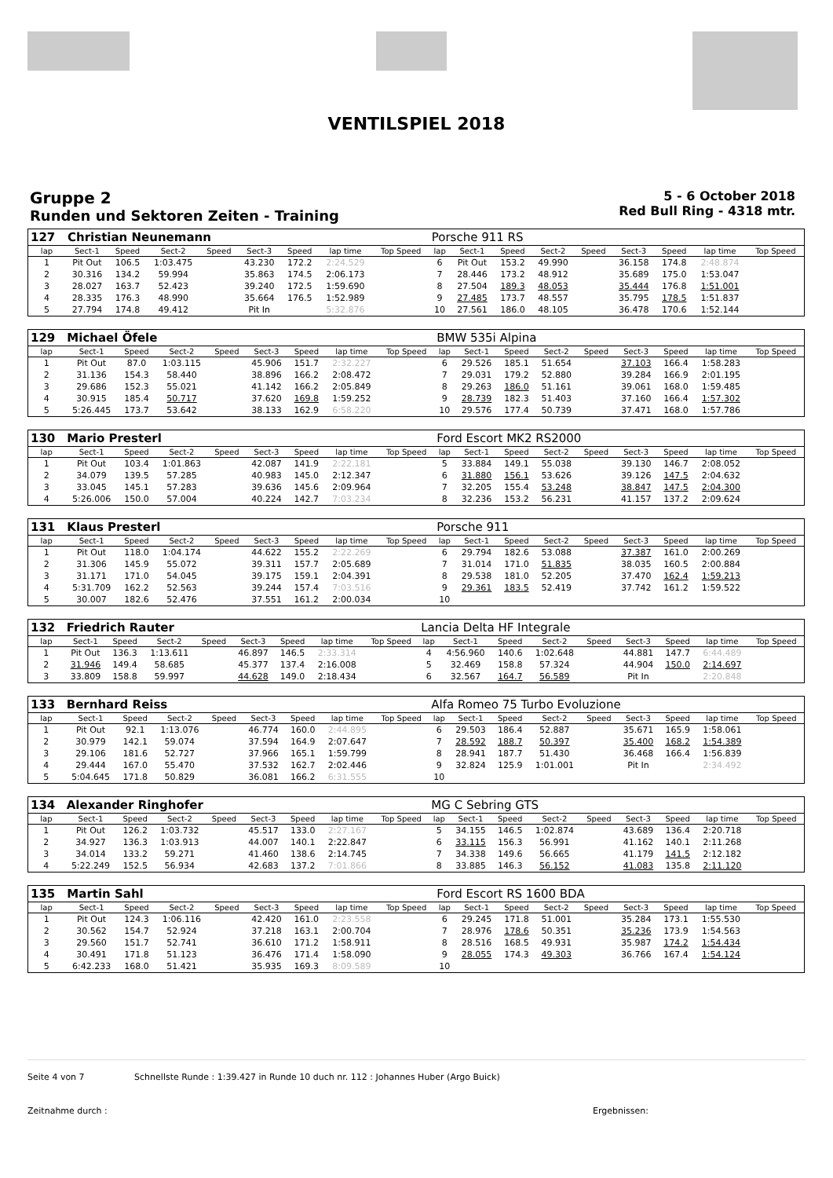VENTILSPIEL 2018
Gruppe 2
Runden und Sektoren Zeiten - Training
5 - 6 October 2018
Red Bull Ring - 4318 mtr.
| 127 | Christian Neunemann | | | | | | | | Porsche 911 RS | | | | | | | | |
| lap | Sect-1 | Speed | Sect-2 | Speed | Sect-3 | Speed | lap time | Top Speed | lap | Sect-1 | Speed | Sect-2 | Speed | Sect-3 | Speed | lap time | Top Speed |
| 1 | Pit Out | 106.5 | 1:03.475 | | 43.230 | 172.2 | 2:24.529 | | 6 | Pit Out | 153.2 | 49.990 | | 36.158 | 174.8 | 2:48.874 | |
| 2 | 30.316 | 134.2 | 59.994 | | 35.863 | 174.5 | 2:06.173 | | 7 | 28.446 | 173.2 | 48.912 | | 35.689 | 175.0 | 1:53.047 | |
| 3 | 28.027 | 163.7 | 52.423 | | 39.240 | 172.5 | 1:59.690 | | 8 | 27.504 | 189.3 | 48.053 | | 35.444 | 176.8 | 1:51.001 | |
| 4 | 28.335 | 176.3 | 48.990 | | 35.664 | 176.5 | 1:52.989 | | 9 | 27.485 | 173.7 | 48.557 | | 35.795 | 178.5 | 1:51.837 | |
| 5 | 27.794 | 174.8 | 49.412 | | Pit In | | 5:32.876 | | 10 | 27.561 | 186.0 | 48.105 | | 36.478 | 170.6 | 1:52.144 | |
| 129 | Michael Öfele | | | | | | | | BMW 535i Alpina | | | | | | | | |
| lap | Sect-1 | Speed | Sect-2 | Speed | Sect-3 | Speed | lap time | Top Speed | lap | Sect-1 | Speed | Sect-2 | Speed | Sect-3 | Speed | lap time | Top Speed |
| 1 | Pit Out | 87.0 | 1:03.115 | | 45.906 | 151.7 | 2:32.227 | | 6 | 29.526 | 185.1 | 51.654 | | 37.103 | 166.4 | 1:58.283 | |
| 2 | 31.136 | 154.3 | 58.440 | | 38.896 | 166.2 | 2:08.472 | | 7 | 29.031 | 179.2 | 52.880 | | 39.284 | 166.9 | 2:01.195 | |
| 3 | 29.686 | 152.3 | 55.021 | | 41.142 | 166.2 | 2:05.849 | | 8 | 29.263 | 186.0 | 51.161 | | 39.061 | 168.0 | 1:59.485 | |
| 4 | 30.915 | 185.4 | 50.717 | | 37.620 | 169.8 | 1:59.252 | | 9 | 28.739 | 182.3 | 51.403 | | 37.160 | 166.4 | 1:57.302 | |
| 5 | 5:26.445 | 173.7 | 53.642 | | 38.133 | 162.9 | 6:58.220 | | 10 | 29.576 | 177.4 | 50.739 | | 37.471 | 168.0 | 1:57.786 | |
| 130 | Mario Presterl | | | | | | | | Ford Escort MK2 RS2000 | | | | | | | | |
| lap | Sect-1 | Speed | Sect-2 | Speed | Sect-3 | Speed | lap time | Top Speed | lap | Sect-1 | Speed | Sect-2 | Speed | Sect-3 | Speed | lap time | Top Speed |
| 1 | Pit Out | 103.4 | 1:01.863 | | 42.087 | 141.9 | 2:22.181 | | 5 | 33.884 | 149.1 | 55.038 | | 39.130 | 146.7 | 2:08.052 | |
| 2 | 34.079 | 139.5 | 57.285 | | 40.983 | 145.0 | 2:12.347 | | 6 | 31.880 | 156.1 | 53.626 | | 39.126 | 147.5 | 2:04.632 | |
| 3 | 33.045 | 145.1 | 57.283 | | 39.636 | 145.6 | 2:09.964 | | 7 | 32.205 | 155.4 | 53.248 | | 38.847 | 147.5 | 2:04.300 | |
| 4 | 5:26.006 | 150.0 | 57.004 | | 40.224 | 142.7 | 7:03.234 | | 8 | 32.236 | 153.2 | 56.231 | | 41.157 | 137.2 | 2:09.624 | |
| 131 | Klaus Presterl | | | | | | | | Porsche 911 | | | | | | | | |
| lap | Sect-1 | Speed | Sect-2 | Speed | Sect-3 | Speed | lap time | Top Speed | lap | Sect-1 | Speed | Sect-2 | Speed | Sect-3 | Speed | lap time | Top Speed |
| 1 | Pit Out | 118.0 | 1:04.174 | | 44.622 | 155.2 | 2:22.269 | | 6 | 29.794 | 182.6 | 53.088 | | 37.387 | 161.0 | 2:00.269 | |
| 2 | 31.306 | 145.9 | 55.072 | | 39.311 | 157.7 | 2:05.689 | | 7 | 31.014 | 171.0 | 51.835 | | 38.035 | 160.5 | 2:00.884 | |
| 3 | 31.171 | 171.0 | 54.045 | | 39.175 | 159.1 | 2:04.391 | | 8 | 29.538 | 181.0 | 52.205 | | 37.470 | 162.4 | 1:59.213 | |
| 4 | 5:31.709 | 162.2 | 52.563 | | 39.244 | 157.4 | 7:03.516 | | 9 | 29.361 | 183.5 | 52.419 | | 37.742 | 161.2 | 1:59.522 | |
| 5 | 30.007 | 182.6 | 52.476 | | 37.551 | 161.2 | 2:00.034 | | 10 | | | | | | | | |
| 132 | Friedrich Rauter | | | | | | | | Lancia Delta HF Integrale | | | | | | | | |
| lap | Sect-1 | Speed | Sect-2 | Speed | Sect-3 | Speed | lap time | Top Speed | lap | Sect-1 | Speed | Sect-2 | Speed | Sect-3 | Speed | lap time | Top Speed |
| 1 | Pit Out | 136.3 | 1:13.611 | | 46.897 | 146.5 | 2:33.314 | | 4 | 4:56.960 | 140.6 | 1:02.648 | | 44.881 | 147.7 | 6:44.489 | |
| 2 | 31.946 | 149.4 | 58.685 | | 45.377 | 137.4 | 2:16.008 | | 5 | 32.469 | 158.8 | 57.324 | | 44.904 | 150.0 | 2:14.697 | |
| 3 | 33.809 | 158.8 | 59.997 | | 44.628 | 149.0 | 2:18.434 | | 6 | 32.567 | 164.7 | 56.589 | | Pit In | | 2:20.848 | |
| 133 | Bernhard Reiss | | | | | | | | Alfa Romeo 75 Turbo Evoluzione | | | | | | | | |
| lap | Sect-1 | Speed | Sect-2 | Speed | Sect-3 | Speed | lap time | Top Speed | lap | Sect-1 | Speed | Sect-2 | Speed | Sect-3 | Speed | lap time | Top Speed |
| 1 | Pit Out | 92.1 | 1:13.076 | | 46.774 | 160.0 | 2:44.895 | | 6 | 29.503 | 186.4 | 52.887 | | 35.671 | 165.9 | 1:58.061 | |
| 2 | 30.979 | 142.1 | 59.074 | | 37.594 | 164.9 | 2:07.647 | | 7 | 28.592 | 188.7 | 50.397 | | 35.400 | 168.2 | 1:54.389 | |
| 3 | 29.106 | 181.6 | 52.727 | | 37.966 | 165.1 | 1:59.799 | | 8 | 28.941 | 187.7 | 51.430 | | 36.468 | 166.4 | 1:56.839 | |
| 4 | 29.444 | 167.0 | 55.470 | | 37.532 | 162.7 | 2:02.446 | | 9 | 32.824 | 125.9 | 1:01.001 | | Pit In | | 2:34.492 | |
| 5 | 5:04.645 | 171.8 | 50.829 | | 36.081 | 166.2 | 6:31.555 | | 10 | | | | | | | | |
| 134 | Alexander Ringhofer | | | | | | | | MG C Sebring GTS | | | | | | | | |
| lap | Sect-1 | Speed | Sect-2 | Speed | Sect-3 | Speed | lap time | Top Speed | lap | Sect-1 | Speed | Sect-2 | Speed | Sect-3 | Speed | lap time | Top Speed |
| 1 | Pit Out | 126.2 | 1:03.732 | | 45.517 | 133.0 | 2:27.167 | | 5 | 34.155 | 146.5 | 1:02.874 | | 43.689 | 136.4 | 2:20.718 | |
| 2 | 34.927 | 136.3 | 1:03.913 | | 44.007 | 140.1 | 2:22.847 | | 6 | 33.115 | 156.3 | 56.991 | | 41.162 | 140.1 | 2:11.268 | |
| 3 | 34.014 | 133.2 | 59.271 | | 41.460 | 138.6 | 2:14.745 | | 7 | 34.338 | 149.6 | 56.665 | | 41.179 | 141.5 | 2:12.182 | |
| 4 | 5:22.249 | 152.5 | 56.934 | | 42.683 | 137.2 | 7:01.866 | | 8 | 33.885 | 146.3 | 56.152 | | 41.083 | 135.8 | 2:11.120 | |
| 135 | Martin Sahl | | | | | | | | Ford Escort RS 1600 BDA | | | | | | | | |
| lap | Sect-1 | Speed | Sect-2 | Speed | Sect-3 | Speed | lap time | Top Speed | lap | Sect-1 | Speed | Sect-2 | Speed | Sect-3 | Speed | lap time | Top Speed |
| 1 | Pit Out | 124.3 | 1:06.116 | | 42.420 | 161.0 | 2:23.558 | | 6 | 29.245 | 171.8 | 51.001 | | 35.284 | 173.1 | 1:55.530 | |
| 2 | 30.562 | 154.7 | 52.924 | | 37.218 | 163.1 | 2:00.704 | | 7 | 28.976 | 178.6 | 50.351 | | 35.236 | 173.9 | 1:54.563 | |
| 3 | 29.560 | 151.7 | 52.741 | | 36.610 | 171.2 | 1:58.911 | | 8 | 28.516 | 168.5 | 49.931 | | 35.987 | 174.2 | 1:54.434 | |
| 4 | 30.491 | 171.8 | 51.123 | | 36.476 | 171.4 | 1:58.090 | | 9 | 28.055 | 174.3 | 49.303 | | 36.766 | 167.4 | 1:54.124 | |
| 5 | 6:42.233 | 168.0 | 51.421 | | 35.935 | 169.3 | 8:09.589 | | 10 | | | | | | | | |
Seite 4 von 7 Schnellste Runde : 1:39.427 in Runde 10 duch nr. 112 : Johannes Huber (Argo Buick)
Zeitnahme durch : Ergebnissen: